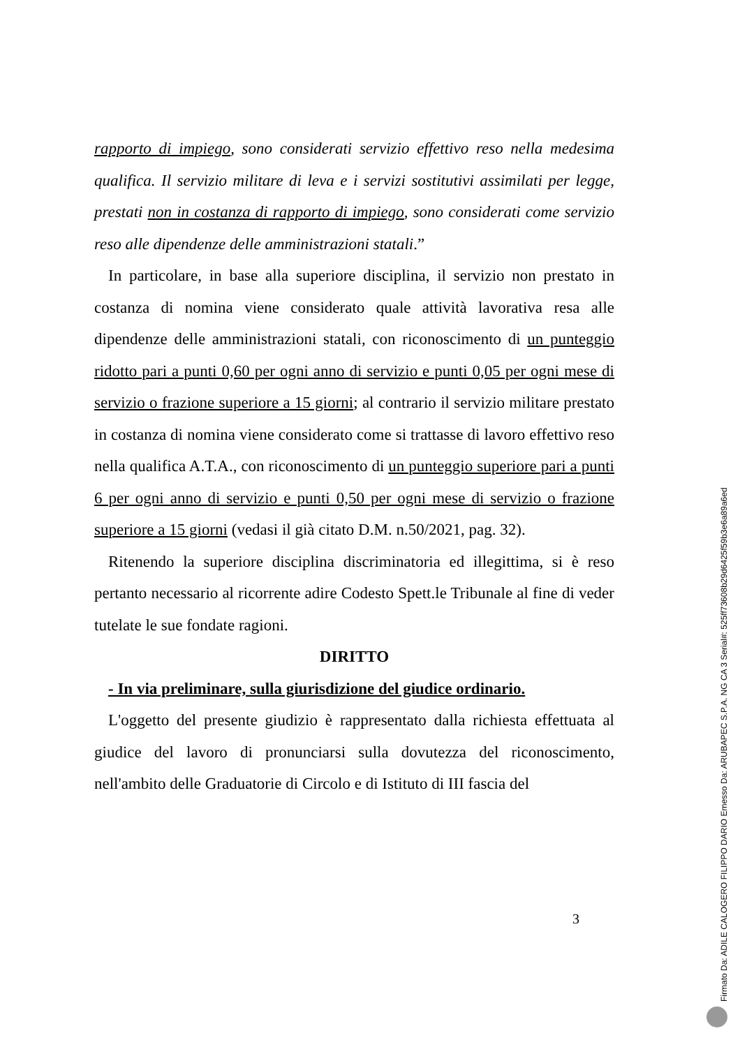rapporto di impiego, sono considerati servizio effettivo reso nella medesima qualifica. Il servizio militare di leva e i servizi sostitutivi assimilati per legge, prestati non in costanza di rapporto di impiego, sono considerati come servizio reso alle dipendenze delle amministrazioni statali.”
In particolare, in base alla superiore disciplina, il servizio non prestato in costanza di nomina viene considerato quale attività lavorativa resa alle dipendenze delle amministrazioni statali, con riconoscimento di un punteggio ridotto pari a punti 0,60 per ogni anno di servizio e punti 0,05 per ogni mese di servizio o frazione superiore a 15 giorni; al contrario il servizio militare prestato in costanza di nomina viene considerato come si trattasse di lavoro effettivo reso nella qualifica A.T.A., con riconoscimento di un punteggio superiore pari a punti 6 per ogni anno di servizio e punti 0,50 per ogni mese di servizio o frazione superiore a 15 giorni (vedasi il già citato D.M. n.50/2021, pag. 32).
Ritenendo la superiore disciplina discriminatoria ed illegittima, si è reso pertanto necessario al ricorrente adire Codesto Spett.le Tribunale al fine di veder tutelate le sue fondate ragioni.
DIRITTO
- In via preliminare, sulla giurisdizione del giudice ordinario.
L'oggetto del presente giudizio è rappresentato dalla richiesta effettuata al giudice del lavoro di pronunciarsi sulla dovutezza del riconoscimento, nell'ambito delle Graduatorie di Circolo e di Istituto di III fascia del
3
Firmato Da: ADILE CALOGERO FILIPPO DARIO Emesso Da: ARUBAPEC S.P.A. NG CA 3 Serial#: 525ff73608b29d6425f59b3e6a89a6ed